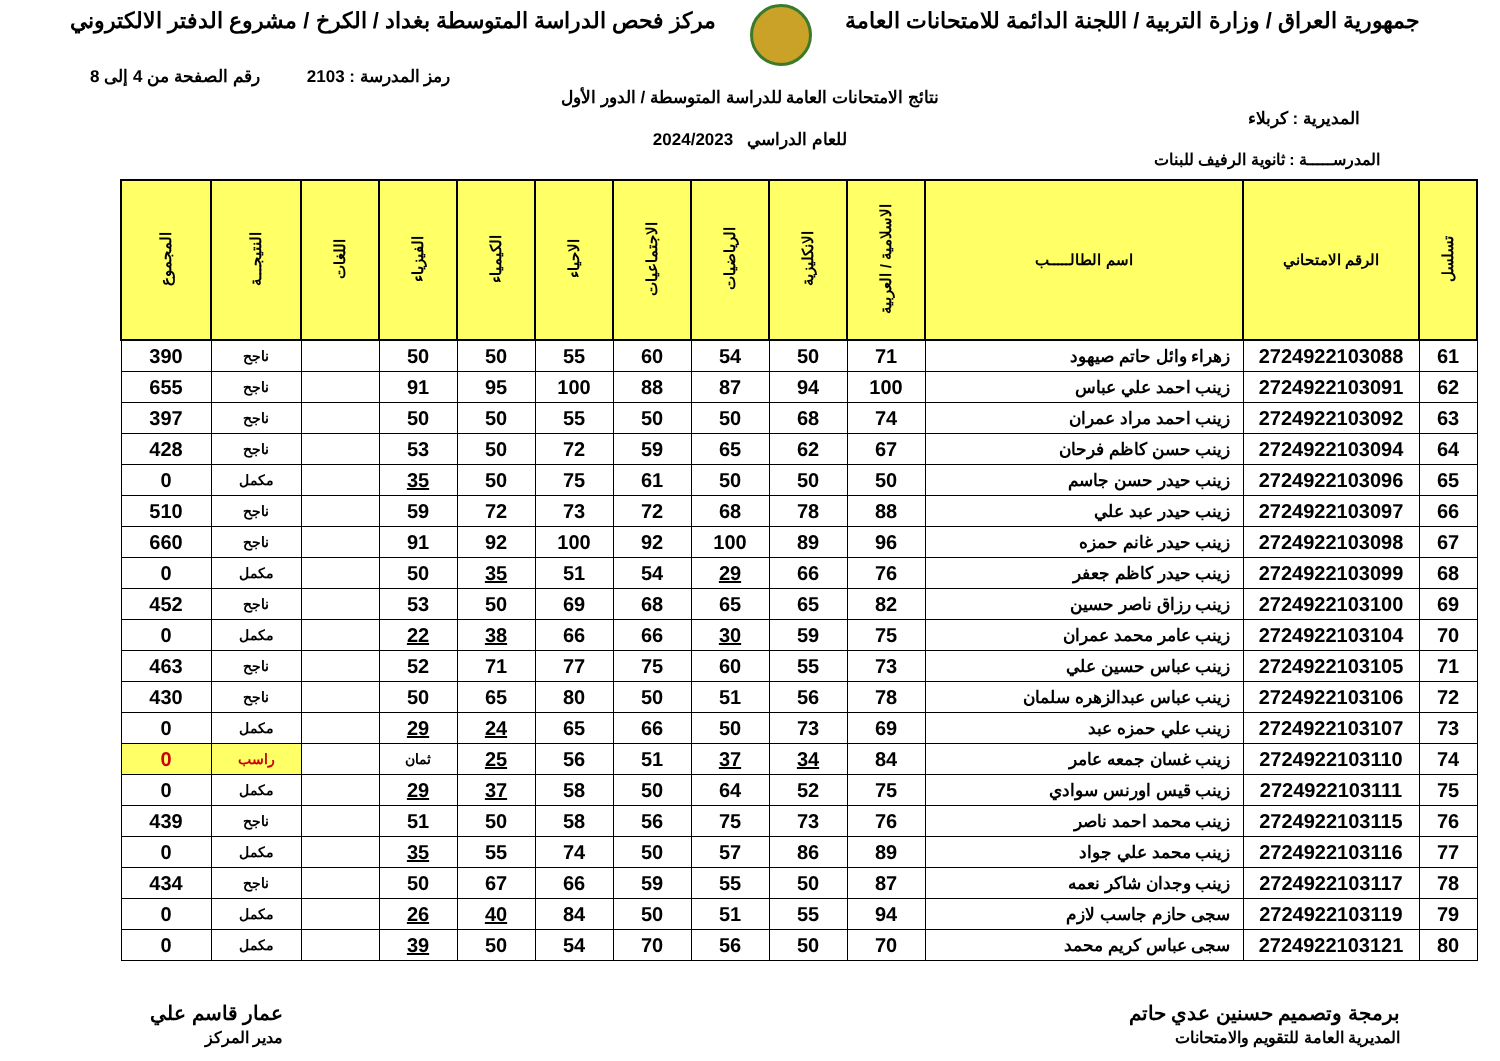جمهورية العراق / وزارة التربية / اللجنة الدائمة للامتحانات العامة
مركز فحص الدراسة المتوسطة بغداد / الكرخ / مشروع الدفتر الالكتروني
رمز المدرسة : 2103 رقم الصفحة من 4 إلى 8
نتائج الامتحانات العامة للدراسة المتوسطة / الدور الأول
المديرية : كربلاء
للعام الدراسي 2024/2023
المدرســـــة : ثانوية الرفيف للبنات
| تسلسل | الرقم الامتحاني | اسم الطالـــــب | الاسلامية / العربية | الانكليزية | الرياضيات | الاجتماعيات | الاحياء | الكيمياء | الفيزياء | اللغات | النتيجـــة | المجموع |
| --- | --- | --- | --- | --- | --- | --- | --- | --- | --- | --- | --- | --- |
| 61 | 2724922103088 | زهراء وائل حاتم صيهود | 71 | 50 | 54 | 60 | 55 | 50 | 50 | | ناجح | 390 |
| 62 | 2724922103091 | زينب احمد علي عباس | 100 | 94 | 87 | 88 | 100 | 95 | 91 | | ناجح | 655 |
| 63 | 2724922103092 | زينب احمد مراد عمران | 74 | 68 | 50 | 50 | 55 | 50 | 50 | | ناجح | 397 |
| 64 | 2724922103094 | زينب حسن كاظم فرحان | 67 | 62 | 65 | 59 | 72 | 50 | 53 | | ناجح | 428 |
| 65 | 2724922103096 | زينب حيدر حسن جاسم | 50 | 50 | 50 | 61 | 75 | 50 | 35 | | مكمل | 0 |
| 66 | 2724922103097 | زينب حيدر عبد علي | 88 | 78 | 68 | 72 | 73 | 72 | 59 | | ناجح | 510 |
| 67 | 2724922103098 | زينب حيدر غانم حمزه | 96 | 89 | 100 | 92 | 100 | 92 | 91 | | ناجح | 660 |
| 68 | 2724922103099 | زينب حيدر كاظم جعفر | 76 | 66 | 29 | 54 | 51 | 35 | 50 | | مكمل | 0 |
| 69 | 2724922103100 | زينب رزاق ناصر حسين | 82 | 65 | 65 | 68 | 69 | 50 | 53 | | ناجح | 452 |
| 70 | 2724922103104 | زينب عامر محمد عمران | 75 | 59 | 30 | 66 | 66 | 38 | 22 | | مكمل | 0 |
| 71 | 2724922103105 | زينب عباس حسين علي | 73 | 55 | 60 | 75 | 77 | 71 | 52 | | ناجح | 463 |
| 72 | 2724922103106 | زينب عباس عبدالزهره سلمان | 78 | 56 | 51 | 50 | 80 | 65 | 50 | | ناجح | 430 |
| 73 | 2724922103107 | زينب علي حمزه عبد | 69 | 73 | 50 | 66 | 65 | 24 | 29 | | مكمل | 0 |
| 74 | 2724922103110 | زينب غسان جمعه عامر | 84 | 34 | 37 | 51 | 56 | 25 | ثمان | | راسب | 0 |
| 75 | 2724922103111 | زينب قيس اورنس سوادي | 75 | 52 | 64 | 50 | 58 | 37 | 29 | | مكمل | 0 |
| 76 | 2724922103115 | زينب محمد احمد ناصر | 76 | 73 | 75 | 56 | 58 | 50 | 51 | | ناجح | 439 |
| 77 | 2724922103116 | زينب محمد علي جواد | 89 | 86 | 57 | 50 | 74 | 55 | 35 | | مكمل | 0 |
| 78 | 2724922103117 | زينب وجدان شاكر نعمه | 87 | 50 | 55 | 59 | 66 | 67 | 50 | | ناجح | 434 |
| 79 | 2724922103119 | سجى حازم جاسب لازم | 94 | 55 | 51 | 50 | 84 | 40 | 26 | | مكمل | 0 |
| 80 | 2724922103121 | سجى عباس كريم محمد | 70 | 50 | 56 | 70 | 54 | 50 | 39 | | مكمل | 0 |
برمجة وتصميم حسنين عدي حاتم
المديرية العامة للتقويم والامتحانات
عمار قاسم علي
مدير المركز